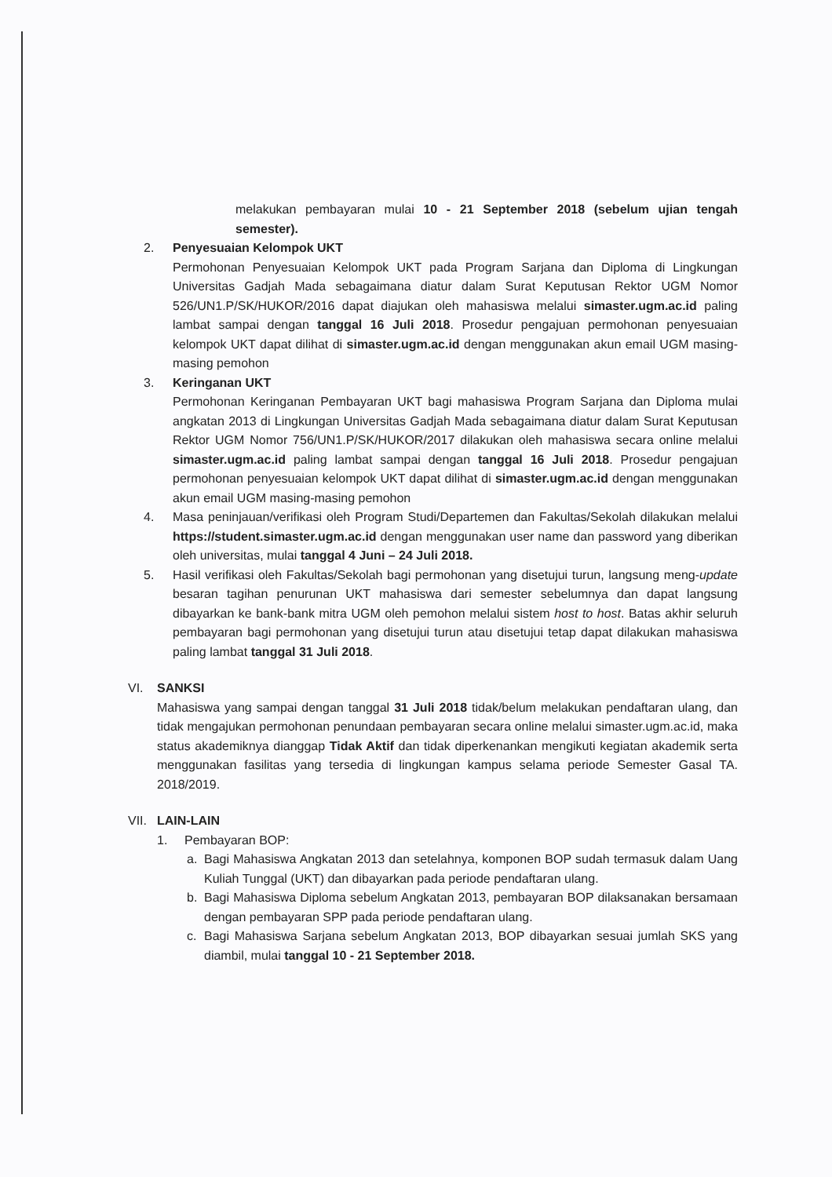melakukan pembayaran mulai 10 - 21 September 2018 (sebelum ujian tengah semester).
2. Penyesuaian Kelompok UKT
Permohonan Penyesuaian Kelompok UKT pada Program Sarjana dan Diploma di Lingkungan Universitas Gadjah Mada sebagaimana diatur dalam Surat Keputusan Rektor UGM Nomor 526/UN1.P/SK/HUKOR/2016 dapat diajukan oleh mahasiswa melalui simaster.ugm.ac.id paling lambat sampai dengan tanggal 16 Juli 2018. Prosedur pengajuan permohonan penyesuaian kelompok UKT dapat dilihat di simaster.ugm.ac.id dengan menggunakan akun email UGM masing-masing pemohon
3. Keringanan UKT
Permohonan Keringanan Pembayaran UKT bagi mahasiswa Program Sarjana dan Diploma mulai angkatan 2013 di Lingkungan Universitas Gadjah Mada sebagaimana diatur dalam Surat Keputusan Rektor UGM Nomor 756/UN1.P/SK/HUKOR/2017 dilakukan oleh mahasiswa secara online melalui simaster.ugm.ac.id paling lambat sampai dengan tanggal 16 Juli 2018. Prosedur pengajuan permohonan penyesuaian kelompok UKT dapat dilihat di simaster.ugm.ac.id dengan menggunakan akun email UGM masing-masing pemohon
4. Masa peninjauan/verifikasi oleh Program Studi/Departemen dan Fakultas/Sekolah dilakukan melalui https://student.simaster.ugm.ac.id dengan menggunakan user name dan password yang diberikan oleh universitas, mulai tanggal 4 Juni – 24 Juli 2018.
5. Hasil verifikasi oleh Fakultas/Sekolah bagi permohonan yang disetujui turun, langsung meng-update besaran tagihan penurunan UKT mahasiswa dari semester sebelumnya dan dapat langsung dibayarkan ke bank-bank mitra UGM oleh pemohon melalui sistem host to host. Batas akhir seluruh pembayaran bagi permohonan yang disetujui turun atau disetujui tetap dapat dilakukan mahasiswa paling lambat tanggal 31 Juli 2018.
VI. SANKSI
Mahasiswa yang sampai dengan tanggal 31 Juli 2018 tidak/belum melakukan pendaftaran ulang, dan tidak mengajukan permohonan penundaan pembayaran secara online melalui simaster.ugm.ac.id, maka status akademiknya dianggap Tidak Aktif dan tidak diperkenankan mengikuti kegiatan akademik serta menggunakan fasilitas yang tersedia di lingkungan kampus selama periode Semester Gasal TA. 2018/2019.
VII.
LAIN-LAIN
1. Pembayaran BOP:
a. Bagi Mahasiswa Angkatan 2013 dan setelahnya, komponen BOP sudah termasuk dalam Uang Kuliah Tunggal (UKT) dan dibayarkan pada periode pendaftaran ulang.
b. Bagi Mahasiswa Diploma sebelum Angkatan 2013, pembayaran BOP dilaksanakan bersamaan dengan pembayaran SPP pada periode pendaftaran ulang.
c. Bagi Mahasiswa Sarjana sebelum Angkatan 2013, BOP dibayarkan sesuai jumlah SKS yang diambil, mulai tanggal 10 - 21 September 2018.